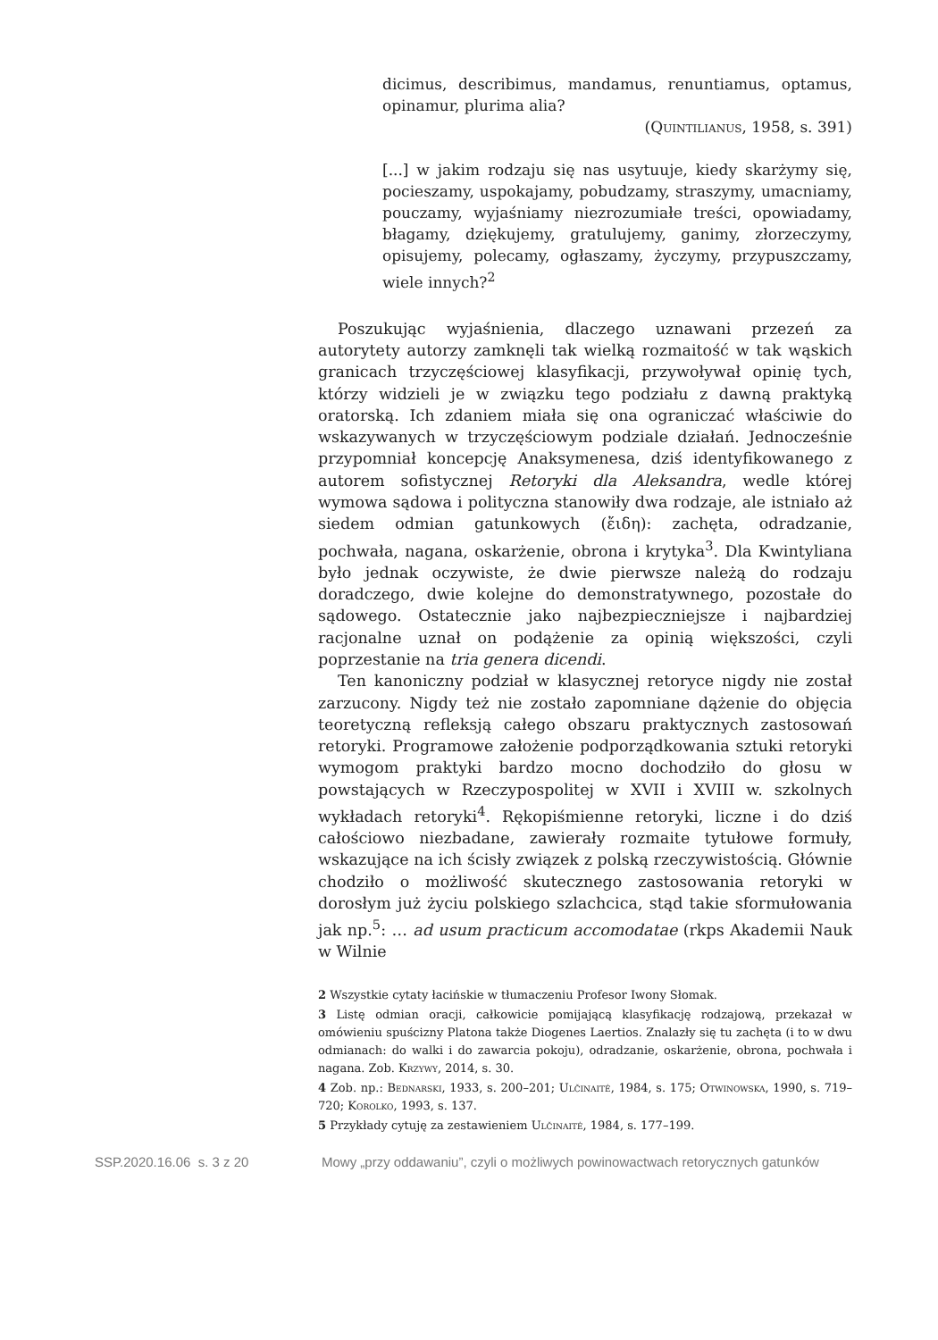dicimus, describimus, mandamus, renuntiamus, optamus, opinamur, plurima alia?
(Quintilianus, 1958, s. 391)
[...] w jakim rodzaju się nas usytuuje, kiedy skarżymy się, pocieszamy, uspokajamy, pobudzamy, straszymy, umacniamy, pouczamy, wyjaśniamy niezrozumiałe treści, opowiadamy, błagamy, dziękujemy, gratulujemy, ganimy, złorzeczymy, opisujemy, polecamy, ogłaszamy, życzymy, przypuszczamy, wiele innych?<sup>2</sup>
Poszukując wyjaśnienia, dlaczego uznawani przezeń za autorytety autorzy zamknęli tak wielką rozmaitość w tak wąskich granicach trzyczęściowej klasyfikacji, przywoływał opinię tych, którzy widzieli je w związku tego podziału z dawną praktyką oratorską. Ich zdaniem miała się ona ograniczać właściwie do wskazywanych w trzyczęściowym podziale działań. Jednocześnie przypomniał koncepcję Anaksymenesa, dziś identyfikowanego z autorem sofistycznej Retoryki dla Aleksandra, wedle której wymowa sądowa i polityczna stanowiły dwa rodzaje, ale istniało aż siedem odmian gatunkowych (ἔιδη): zachęta, odradzanie, pochwała, nagana, oskarżenie, obrona i krytyka<sup>3</sup>. Dla Kwintyliana było jednak oczywiste, że dwie pierwsze należą do rodzaju doradczego, dwie kolejne do demonstratywnego, pozostałe do sądowego. Ostatecznie jako najbezpieczniejsze i najbardziej racjonalne uznał on podążenie za opinią większości, czyli poprzestanie na tria genera dicendi.
Ten kanoniczny podział w klasycznej retoryce nigdy nie został zarzucony. Nigdy też nie zostało zapomniane dążenie do objęcia teoretyczną refleksją całego obszaru praktycznych zastosowań retoryki. Programowe założenie podporządkowania sztuki retoryki wymogom praktyki bardzo mocno dochodziło do głosu w powstających w Rzeczypospolitej w XVII i XVIII w. szkolnych wykładach retoryki<sup>4</sup>. Rękopiśmienne retoryki, liczne i do dziś całościowo niezbadane, zawierały rozmaite tytułowe formuły, wskazujące na ich ścisły związek z polską rzeczywistością. Głównie chodziło o możliwość skutecznego zastosowania retoryki w dorosłym już życiu polskiego szlachcica, stąd takie sformułowania jak np.<sup>5</sup>: … ad usum practicum accomodatae (rkps Akademii Nauk w Wilnie
2 Wszystkie cytaty łacińskie w tłumaczeniu Profesor Iwony Słomak.
3 Listę odmian oracji, całkowicie pomijającą klasyfikację rodzajową, przekazał w omówieniu spuścizny Platona także Diogenes Laertios. Znalazły się tu zachęta (i to w dwu odmianach: do walki i do zawarcia pokoju), odradzanie, oskarżenie, obrona, pochwała i nagana. Zob. Krzywy, 2014, s. 30.
4 Zob. np.: Bednarski, 1933, s. 200–201; Ulčinaitė, 1984, s. 175; Otwinowska, 1990, s. 719–720; Korolko, 1993, s. 137.
5 Przykłady cytuję za zestawieniem Ulčinaitė, 1984, s. 177–199.
SSP.2020.16.06 s. 3 z 20 Mowy „przy oddawaniu”, czyli o możliwych powinowactwach retorycznych gatunków